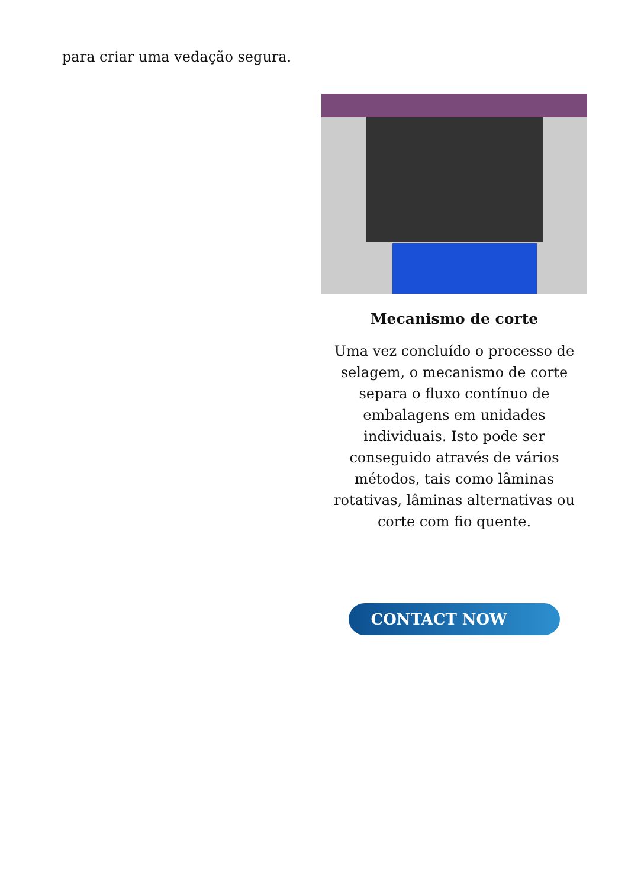para criar uma vedação segura.
Mecanismo de corte
Uma vez concluído o processo de selagem, o mecanismo de corte separa o fluxo contínuo de embalagens em unidades individuais. Isto pode ser conseguido através de vários métodos, tais como lâminas rotativas, lâminas alternativas ou corte com fio quente.
CONTACT NOW